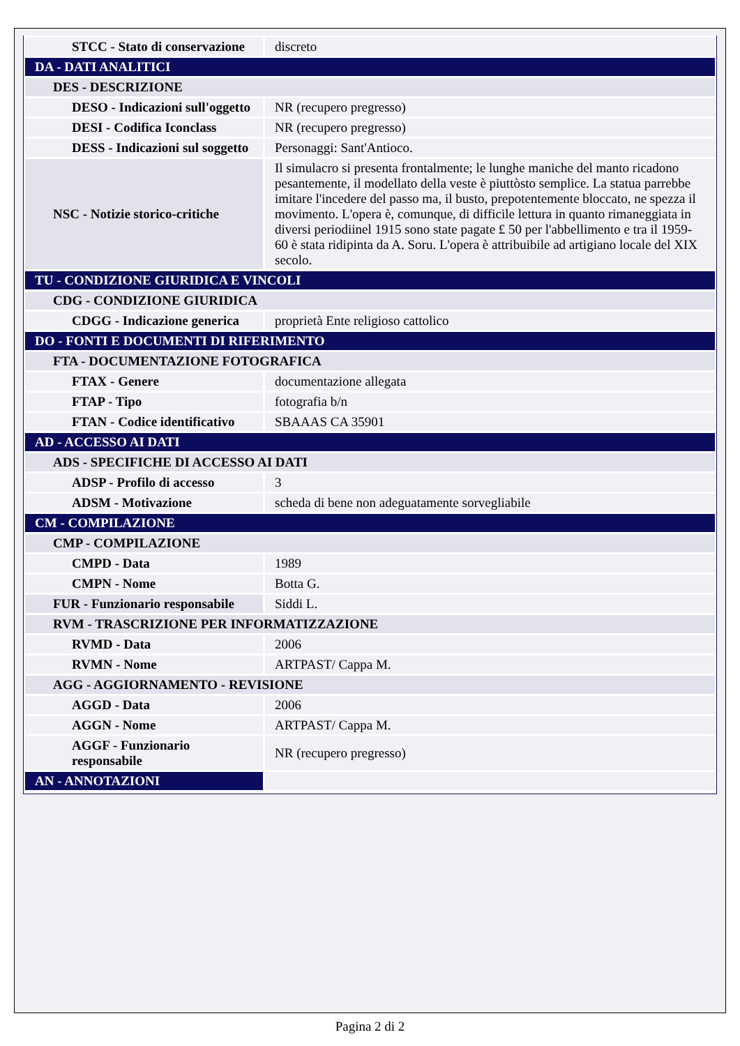| STCC - Stato di conservazione | discreto |
| DA - DATI ANALITICI | |
| DES - DESCRIZIONE | |
| DESO - Indicazioni sull'oggetto | NR (recupero pregresso) |
| DESI - Codifica Iconclass | NR (recupero pregresso) |
| DESS - Indicazioni sul soggetto | Personaggi: Sant'Antioco. |
| NSC - Notizie storico-critiche | Il simulacro si presenta frontalmente; le lunghe maniche del manto ricadono pesantemente, il modellato della veste è piuttòsto semplice. La statua parrebbe imitare l'incedere del passo ma, il busto, prepotentemente bloccato, ne spezza il movimento. L'opera è, comunque, di difficile lettura in quanto rimaneggiata in diversi periodiinel 1915 sono state pagate £ 50 per l'abbellimento e tra il 1959-60 è stata ridipinta da A. Soru. L'opera è attribuibile ad artigiano locale del XIX secolo. |
| TU - CONDIZIONE GIURIDICA E VINCOLI | |
| CDG - CONDIZIONE GIURIDICA | |
| CDGG - Indicazione generica | proprietà Ente religioso cattolico |
| DO - FONTI E DOCUMENTI DI RIFERIMENTO | |
| FTA - DOCUMENTAZIONE FOTOGRAFICA | |
| FTAX - Genere | documentazione allegata |
| FTAP - Tipo | fotografia b/n |
| FTAN - Codice identificativo | SBAAAS CA 35901 |
| AD - ACCESSO AI DATI | |
| ADS - SPECIFICHE DI ACCESSO AI DATI | |
| ADSP - Profilo di accesso | 3 |
| ADSM - Motivazione | scheda di bene non adeguatamente sorvegliabile |
| CM - COMPILAZIONE | |
| CMP - COMPILAZIONE | |
| CMPD - Data | 1989 |
| CMPN - Nome | Botta G. |
| FUR - Funzionario responsabile | Siddi L. |
| RVM - TRASCRIZIONE PER INFORMATIZZAZIONE | |
| RVMD - Data | 2006 |
| RVMN - Nome | ARTPAST/ Cappa M. |
| AGG - AGGIORNAMENTO - REVISIONE | |
| AGGD - Data | 2006 |
| AGGN - Nome | ARTPAST/ Cappa M. |
| AGGF - Funzionario responsabile | NR (recupero pregresso) |
| AN - ANNOTAZIONI | |
Pagina 2 di 2